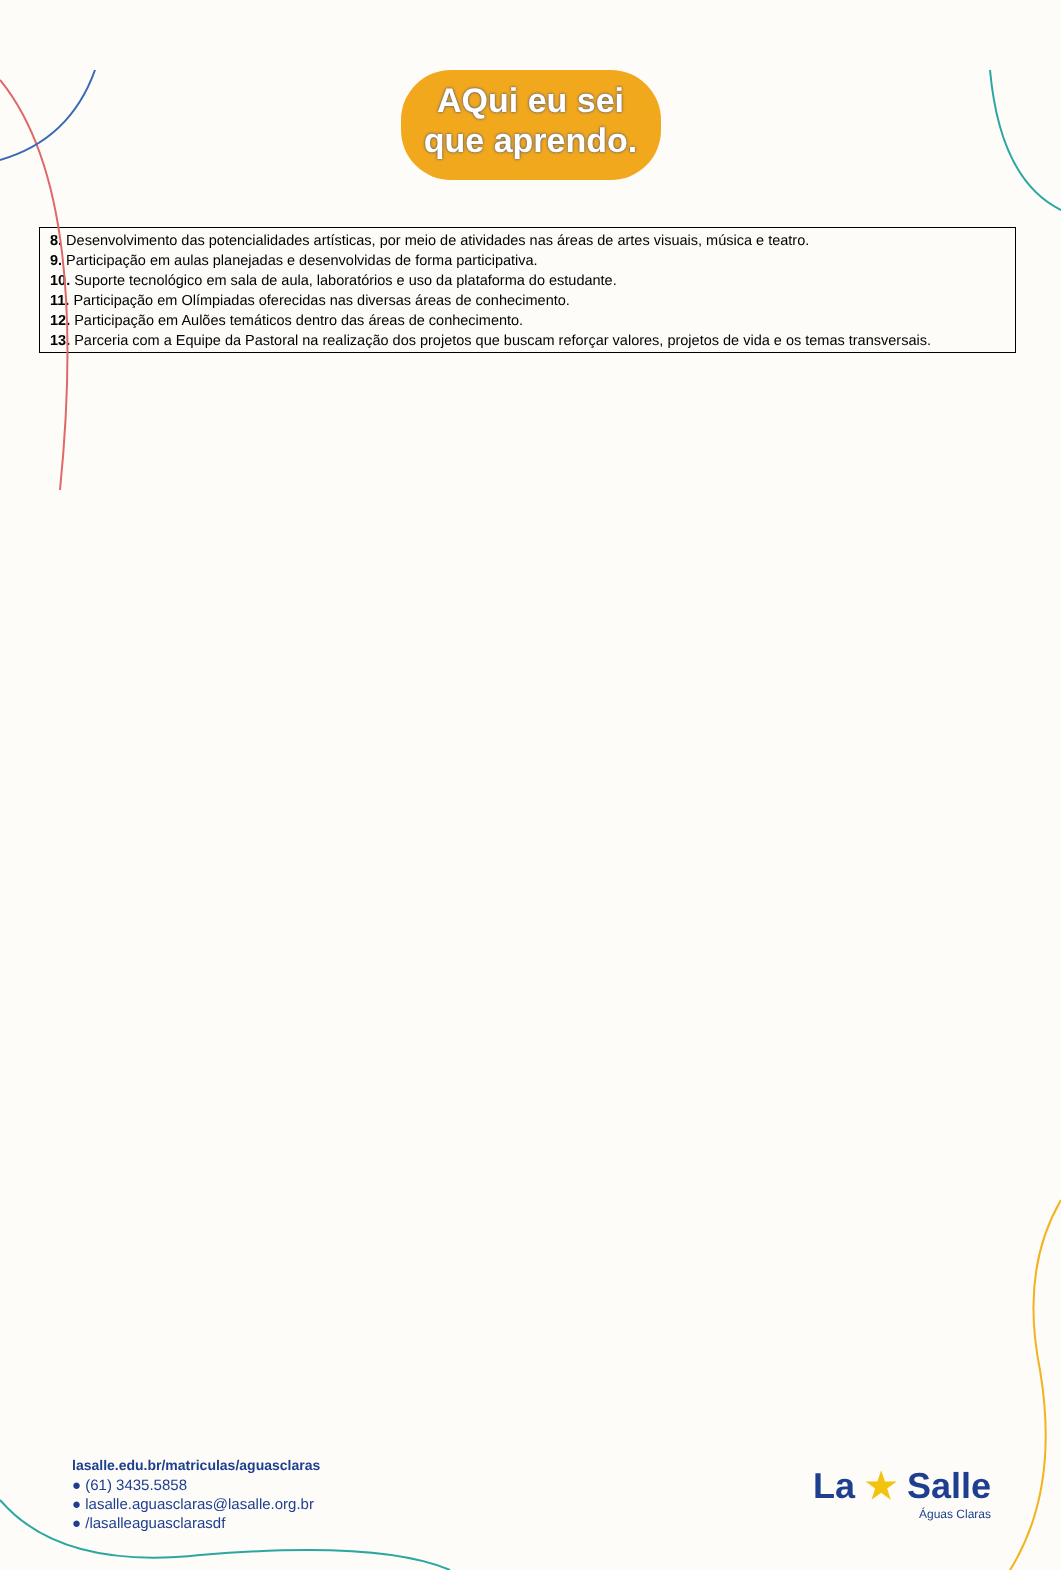AQui eu sei
que aprendo.
8. Desenvolvimento das potencialidades artísticas, por meio de atividades nas áreas de artes visuais, música e teatro.
9. Participação em aulas planejadas e desenvolvidas de forma participativa.
10. Suporte tecnológico em sala de aula, laboratórios e uso da plataforma do estudante.
11. Participação em Olímpiadas oferecidas nas diversas áreas de conhecimento.
12. Participação em Aulões temáticos dentro das áreas de conhecimento.
13. Parceria com a Equipe da Pastoral na realização dos projetos que buscam reforçar valores, projetos de vida e os temas transversais.
lasalle.edu.br/matriculas/aguasclaras
● (61) 3435.5858
● lasalle.aguasclaras@lasalle.org.br
● /lasalleaguasclarasdf
La ★ Salle
Águas Claras